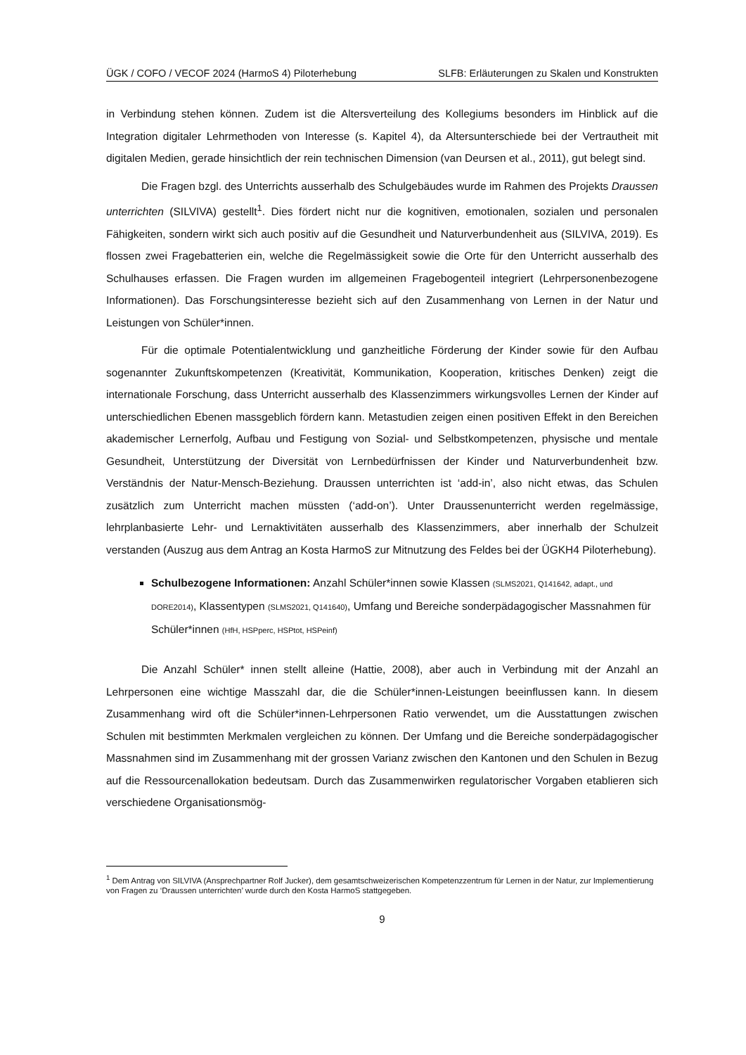ÜGK / COFO / VECOF 2024 (HarmoS 4) Piloterhebung SLFB: Erläuterungen zu Skalen und Konstrukten
in Verbindung stehen können. Zudem ist die Altersverteilung des Kollegiums besonders im Hinblick auf die Integration digitaler Lehrmethoden von Interesse (s. Kapitel 4), da Altersunterschiede bei der Vertrautheit mit digitalen Medien, gerade hinsichtlich der rein technischen Dimension (van Deursen et al., 2011), gut belegt sind.
Die Fragen bzgl. des Unterrichts ausserhalb des Schulgebäudes wurde im Rahmen des Projekts Draussen unterrichten (SILVIVA) gestellt<sup>1</sup>. Dies fördert nicht nur die kognitiven, emotionalen, sozialen und personalen Fähigkeiten, sondern wirkt sich auch positiv auf die Gesundheit und Naturverbundenheit aus (SILVIVA, 2019). Es flossen zwei Fragebatterien ein, welche die Regelmässigkeit sowie die Orte für den Unterricht ausserhalb des Schulhauses erfassen. Die Fragen wurden im allgemeinen Fragebogenteil integriert (Lehrpersonenbezogene Informationen). Das Forschungsinteresse bezieht sich auf den Zusammenhang von Lernen in der Natur und Leistungen von Schüler*innen.
Für die optimale Potentialentwicklung und ganzheitliche Förderung der Kinder sowie für den Aufbau sogenannter Zukunftskompetenzen (Kreativität, Kommunikation, Kooperation, kritisches Denken) zeigt die internationale Forschung, dass Unterricht ausserhalb des Klassenzimmers wirkungsvolles Lernen der Kinder auf unterschiedlichen Ebenen massgeblich fördern kann. Metastudien zeigen einen positiven Effekt in den Bereichen akademischer Lernerfolg, Aufbau und Festigung von Sozial- und Selbstkompetenzen, physische und mentale Gesundheit, Unterstützung der Diversität von Lernbedürfnissen der Kinder und Naturverbundenheit bzw. Verständnis der Natur-Mensch-Beziehung. Draussen unterrichten ist ‘add-in’, also nicht etwas, das Schulen zusätzlich zum Unterricht machen müssten (‘add-on’). Unter Draussenunterricht werden regelmässige, lehrplanbasierte Lehr- und Lernaktivitäten ausserhalb des Klassenzimmers, aber innerhalb der Schulzeit verstanden (Auszug aus dem Antrag an Kosta HarmoS zur Mitnutzung des Feldes bei der ÜGKH4 Piloterhebung).
Schulbezogene Informationen: Anzahl Schüler*innen sowie Klassen (SLMS2021, Q141642, adapt., und DORE2014), Klassentypen (SLMS2021, Q141640), Umfang und Bereiche sonderpädagogischer Massnahmen für Schüler*innen (HfH, HSPperc, HSPtot, HSPeinf)
Die Anzahl Schüler* innen stellt alleine (Hattie, 2008), aber auch in Verbindung mit der Anzahl an Lehrpersonen eine wichtige Masszahl dar, die die Schüler*innen-Leistungen beeinflussen kann. In diesem Zusammenhang wird oft die Schüler*innen-Lehrpersonen Ratio verwendet, um die Ausstattungen zwischen Schulen mit bestimmten Merkmalen vergleichen zu können. Der Umfang und die Bereiche sonderpädagogischer Massnahmen sind im Zusammenhang mit der grossen Varianz zwischen den Kantonen und den Schulen in Bezug auf die Ressourcenallokation bedeutsam. Durch das Zusammenwirken regulatorischer Vorgaben etablieren sich verschiedene Organisationsmög-
<sup>1</sup> Dem Antrag von SILVIVA (Ansprechpartner Rolf Jucker), dem gesamtschweizerischen Kompetenzzentrum für Lernen in der Natur, zur Implementierung von Fragen zu ‘Draussen unterrichten’ wurde durch den Kosta HarmoS stattgegeben.
9